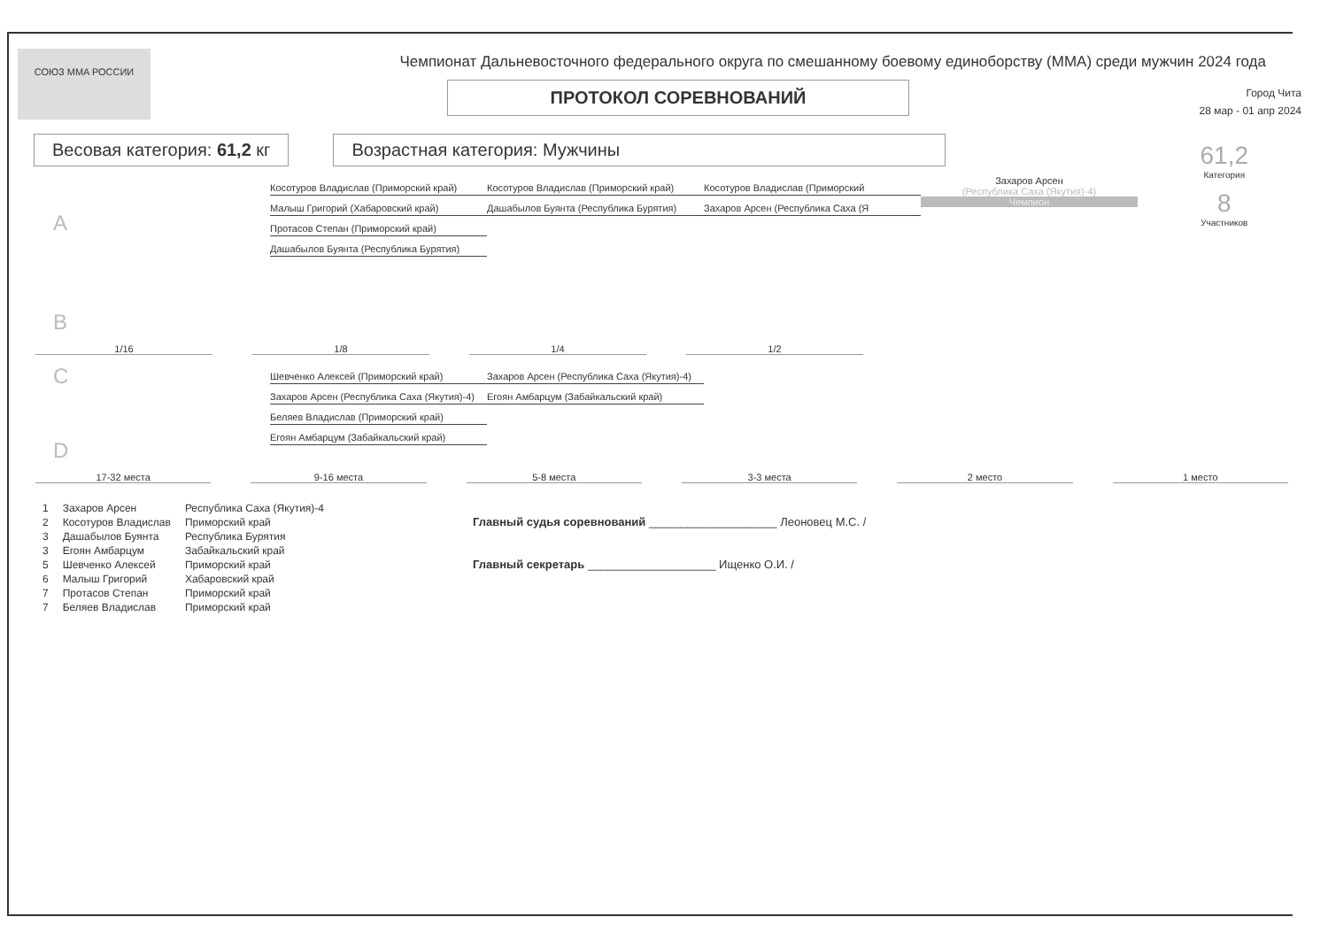СОЮЗ MMA РОССИИ
Чемпионат Дальневосточного федерального округа по смешанному боевому единоборству (ММА) среди мужчин 2024 года
ПРОТОКОЛ СОРЕВНОВАНИЙ
Город Чита
28 мар - 01 апр 2024
Весовая категория: 61,2 кг Возрастная категория: Мужчины
61,2
Категория
8
Участников
A
B
Косотуров Владислав (Приморский край)
Малыш Григорий (Хабаровский край)
Протасов Степан (Приморский край)
Дашабылов Буянта (Республика Бурятия)
Косотуров Владислав (Приморский край)
Дашабылов Буянта (Республика Бурятия)
Косотуров Владислав (Приморский
Захаров Арсен (Республика Саха (Я
Захаров Арсен
(Республика Саха (Якутия)-4)
Чемпион
1/16 1/8 1/4 1/2
C
D
Шевченко Алексей (Приморский край)
Захаров Арсен (Республика Саха (Якутия)-4)
Беляев Владислав (Приморский край)
Егоян Амбарцум (Забайкальский край)
Захаров Арсен (Республика Саха (Якутия)-4)
Егоян Амбарцум (Забайкальский край)
17-32 места 9-16 места 5-8 места 3-3 места 2 место 1 место
| 1 | Захаров Арсен | Республика Саха (Якутия)-4 |
| 2 | Косотуров Владислав | Приморский край |
| 3 | Дашабылов Буянта | Республика Бурятия |
| 3 | Егоян Амбарцум | Забайкальский край |
| 5 | Шевченко Алексей | Приморский край |
| 6 | Малыш Григорий | Хабаровский край |
| 7 | Протасов Степан | Приморский край |
| 7 | Беляев Владислав | Приморский край |
Главный судья соревнований ____________________ Леоновец М.С. /
Главный секретарь ____________________ Ищенко О.И. /